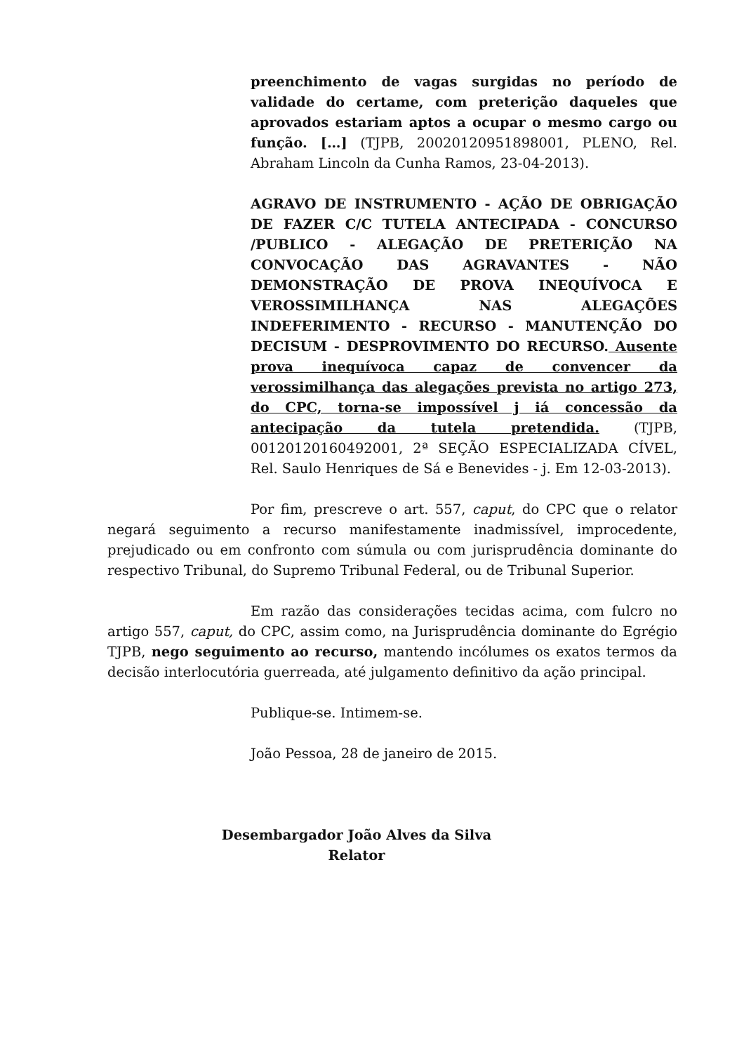preenchimento de vagas surgidas no período de validade do certame, com preterição daqueles que aprovados estariam aptos a ocupar o mesmo cargo ou função. […] (TJPB, 20020120951898001, PLENO, Rel. Abraham Lincoln da Cunha Ramos, 23-04-2013).
AGRAVO DE INSTRUMENTO - AÇÃO DE OBRIGAÇÃO DE FAZER C/C TUTELA ANTECIPADA - CONCURSO /PUBLICO - ALEGAÇÃO DE PRETERIÇÃO NA CONVOCAÇÃO DAS AGRAVANTES - NÃO DEMONSTRAÇÃO DE PROVA INEQUÍVOCA E VEROSSIMILHANÇA NAS ALEGAÇÕES INDEFERIMENTO - RECURSO - MANUTENÇÃO DO DECISUM - DESPROVIMENTO DO RECURSO. Ausente prova inequívoca capaz de convencer da verossimilhança das alegações prevista no artigo 273, do CPC, torna-se impossível j iá concessão da antecipação da tutela pretendida. (TJPB, 00120120160492001, 2ª SEÇÃO ESPECIALIZADA CÍVEL, Rel. Saulo Henriques de Sá e Benevides - j. Em 12-03-2013).
Por fim, prescreve o art. 557, caput, do CPC que o relator negará seguimento a recurso manifestamente inadmissível, improcedente, prejudicado ou em confronto com súmula ou com jurisprudência dominante do respectivo Tribunal, do Supremo Tribunal Federal, ou de Tribunal Superior.
Em razão das considerações tecidas acima, com fulcro no artigo 557, caput, do CPC, assim como, na Jurisprudência dominante do Egrégio TJPB, nego seguimento ao recurso, mantendo incólumes os exatos termos da decisão interlocutória guerreada, até julgamento definitivo da ação principal.
Publique-se. Intimem-se.
João Pessoa, 28 de janeiro de 2015.
Desembargador João Alves da Silva
Relator